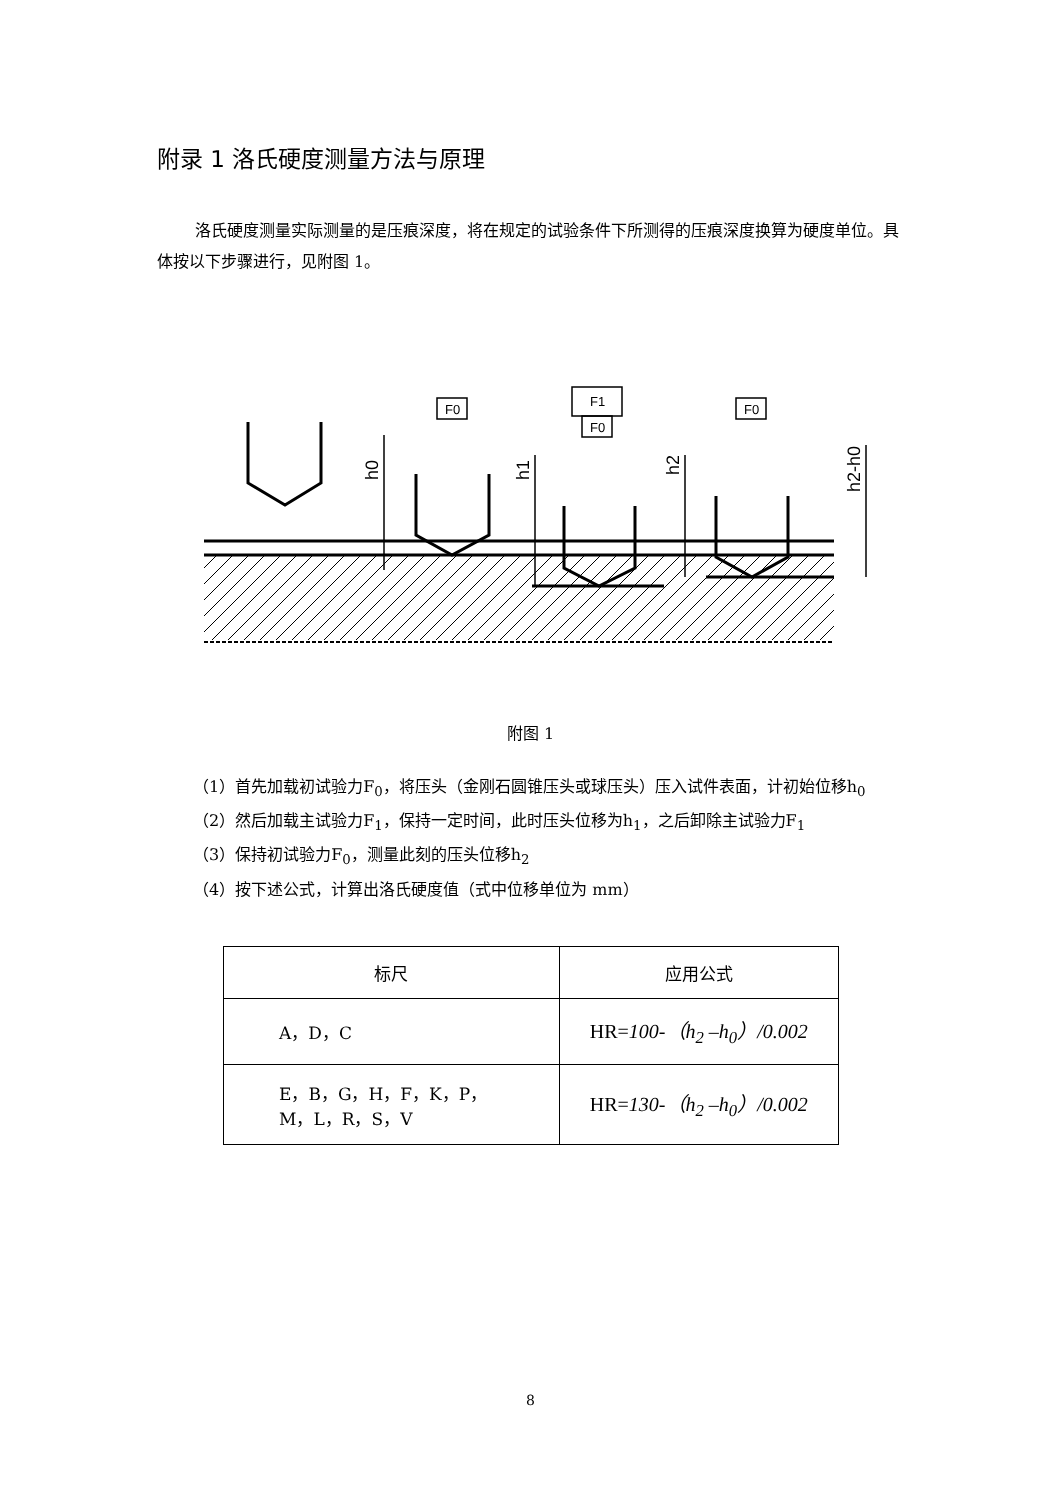附录 1 洛氏硬度测量方法与原理
洛氏硬度测量实际测量的是压痕深度，将在规定的试验条件下所测得的压痕深度换算为硬度单位。具体按以下步骤进行，见附图 1。
F0
F1
F0
F0
h0
h1
h2
h2-h0
附图 1
（1）首先加载初试验力F<sub>0</sub>，将压头（金刚石圆锥压头或球压头）压入试件表面，计初始位移h<sub>0</sub>
（2）然后加载主试验力F<sub>1</sub>，保持一定时间，此时压头位移为h<sub>1</sub>，之后卸除主试验力F<sub>1</sub>
（3）保持初试验力F<sub>0</sub>，测量此刻的压头位移h<sub>2</sub>
（4）按下述公式，计算出洛氏硬度值（式中位移单位为 mm）
| 标尺 | 应用公式 |
| --- | --- |
| A，D，C | HR= 100-（h<sub>2</sub> –h<sub>0</sub>）/0.002 |
| E，B，G，H，F，K，P， M，L，R，S，V | HR= 130-（h<sub>2</sub> –h<sub>0</sub>）/0.002 |
8